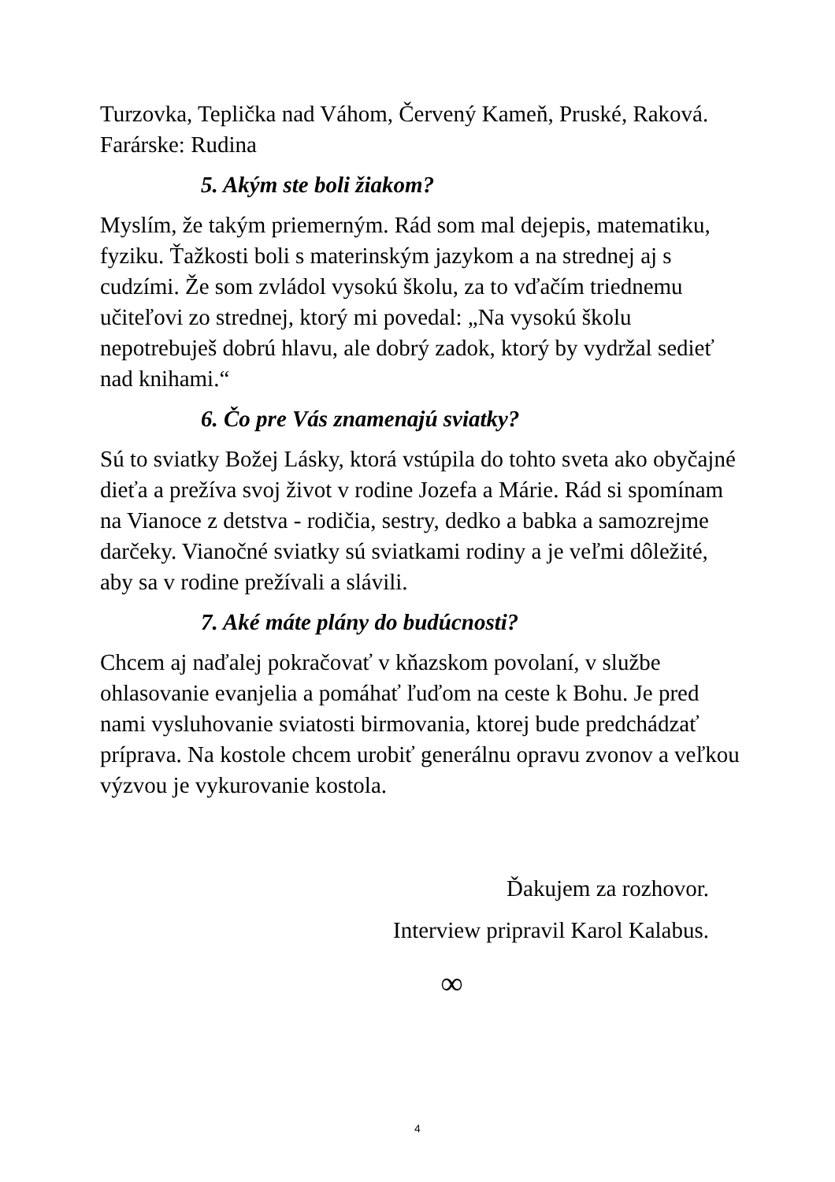Turzovka, Teplička nad Váhom, Červený Kameň, Pruské, Raková. Farárske: Rudina
5. Akým ste boli žiakom?
Myslím, že takým priemerným. Rád som mal dejepis, matematiku, fyziku. Ťažkosti boli s materinským jazykom a na strednej aj s cudzími. Že som zvládol vysokú školu, za to vďačím triednemu učiteľovi zo strednej, ktorý mi povedal: „Na vysokú školu nepotrebuješ dobrú hlavu, ale dobrý zadok, ktorý by vydržal sedieť nad knihami.“
6. Čo pre Vás znamenajú sviatky?
Sú to sviatky Božej Lásky, ktorá vstúpila do tohto sveta ako obyčajné dieťa a prežíva svoj život v rodine Jozefa a Márie. Rád si spomínam na Vianoce z detstva - rodičia, sestry, dedko a babka a samozrejme darčeky. Vianočné sviatky sú sviatkami rodiny a je veľmi dôležité, aby sa v rodine prežívali a slávili.
7. Aké máte plány do budúcnosti?
Chcem aj naďalej pokračovať v kňazskom povolaní, v službe ohlasovanie evanjelia a pomáhať ľuďom na ceste k Bohu. Je pred nami vysluhovanie sviatosti birmovania, ktorej bude predchádzať príprava. Na kostole chcem urobiť generálnu opravu zvonov a veľkou výzvou je vykurovanie kostola.
Ďakujem za rozhovor.
Interview pripravil Karol Kalabus.
∞
4